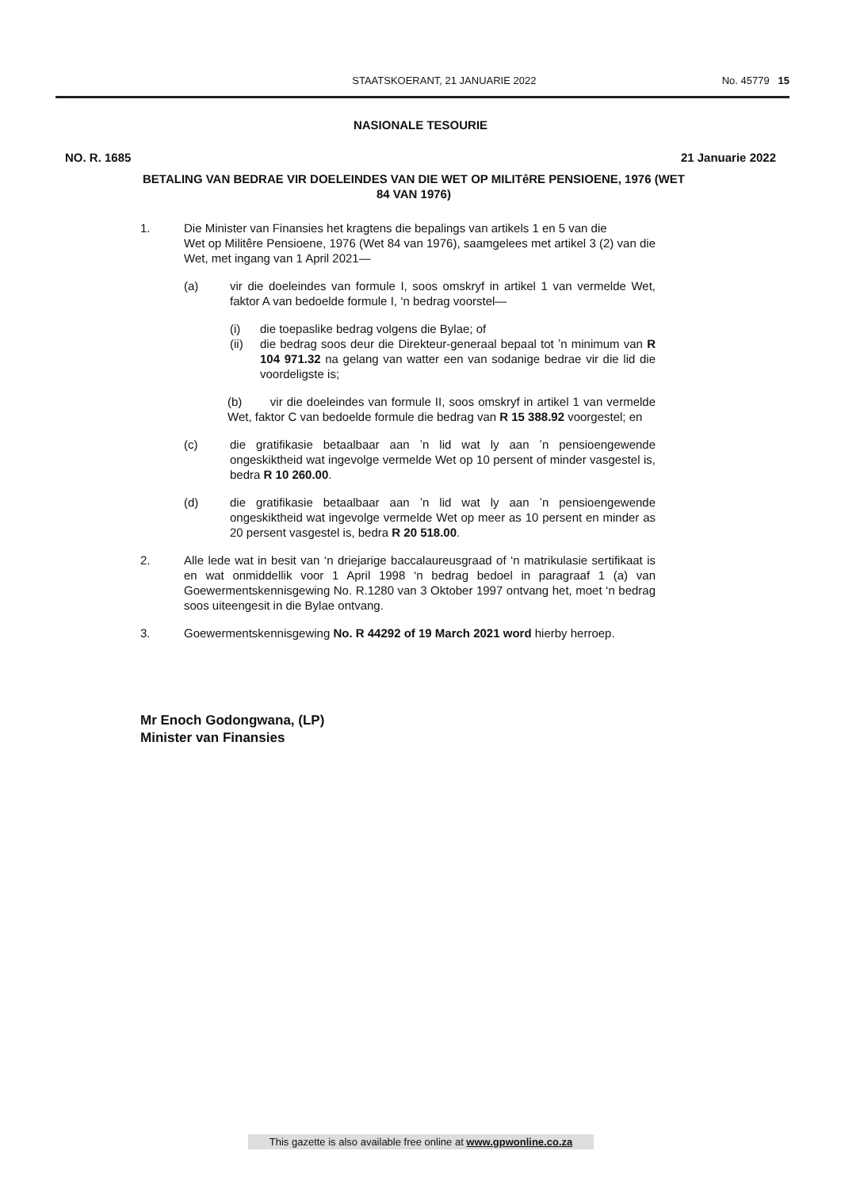STAATSKOERANT, 21 JANUARIE 2022 No. 45779 15
NASIONALE TESOURIE
NO. R. 1685 21 Januarie 2022
BETALING VAN BEDRAE VIR DOELEINDES VAN DIE WET OP MILITêRE PENSIOENE, 1976 (WET 84 VAN 1976)
1. Die Minister van Finansies het kragtens die bepalings van artikels 1 en 5 van die
Wet op Militêre Pensioene, 1976 (Wet 84 van 1976), saamgelees met artikel 3 (2) van die Wet, met ingang van 1 April 2021—
(a) vir die doeleindes van formule I, soos omskryf in artikel 1 van vermelde Wet, faktor A van bedoelde formule I, ‘n bedrag voorstel—
(i) die toepaslike bedrag volgens die Bylae; of
(ii) die bedrag soos deur die Direkteur-generaal bepaal tot ʼn minimum van R 104 971.32 na gelang van watter een van sodanige bedrae vir die lid die voordeligste is;
(b) vir die doeleindes van formule II, soos omskryf in artikel 1 van vermelde Wet, faktor C van bedoelde formule die bedrag van R 15 388.92 voorgestel; en
(c) die gratifikasie betaalbaar aan ʼn lid wat ly aan ʼn pensioengewende ongeskiktheid wat ingevolge vermelde Wet op 10 persent of minder vasgestel is, bedra R 10 260.00.
(d) die gratifikasie betaalbaar aan ʼn lid wat ly aan ʼn pensioengewende ongeskiktheid wat ingevolge vermelde Wet op meer as 10 persent en minder as 20 persent vasgestel is, bedra R 20 518.00.
2. Alle lede wat in besit van ‘n driejarige baccalaureusgraad of ‘n matrikulasie sertifikaat is en wat onmiddellik voor 1 April 1998 ‘n bedrag bedoel in paragraaf 1 (a) van Goewermentskennisgewing No. R.1280 van 3 Oktober 1997 ontvang het, moet ‘n bedrag soos uiteengesit in die Bylae ontvang.
3. Goewermentskennisgewing No. R 44292 of 19 March 2021 word hierby herroep.
Mr Enoch Godongwana, (LP)
Minister van Finansies
This gazette is also available free online at www.gpwonline.co.za